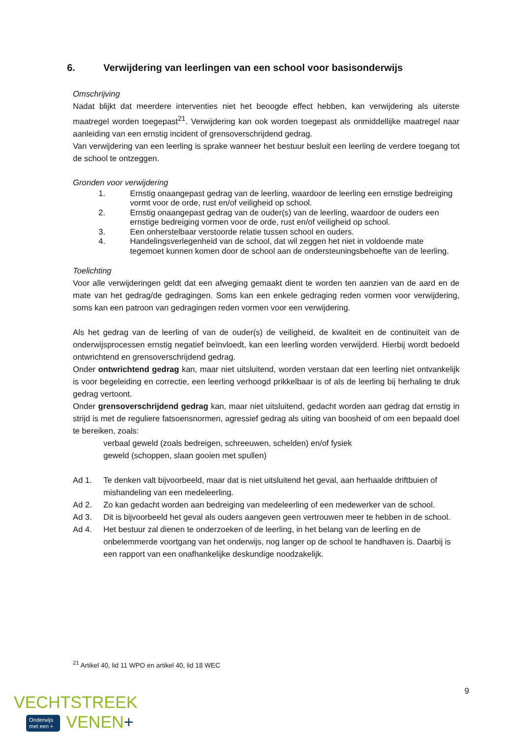6. Verwijdering van leerlingen van een school voor basisonderwijs
Omschrijving
Nadat blijkt dat meerdere interventies niet het beoogde effect hebben, kan verwijdering als uiterste maatregel worden toegepast<sup>21</sup>. Verwijdering kan ook worden toegepast als onmiddellijke maatregel naar aanleiding van een ernstig incident of grensoverschrijdend gedrag.
Van verwijdering van een leerling is sprake wanneer het bestuur besluit een leerling de verdere toegang tot de school te ontzeggen.
Gronden voor verwijdering
1. Ernstig onaangepast gedrag van de leerling, waardoor de leerling een ernstige bedreiging vormt voor de orde, rust en/of veiligheid op school.
2. Ernstig onaangepast gedrag van de ouder(s) van de leerling, waardoor de ouders een ernstige bedreiging vormen voor de orde, rust en/of veiligheid op school.
3. Een onherstelbaar verstoorde relatie tussen school en ouders.
4. Handelingsverlegenheid van de school, dat wil zeggen het niet in voldoende mate tegemoet kunnen komen door de school aan de ondersteuningsbehoefte van de leerling.
Toelichting
Voor alle verwijderingen geldt dat een afweging gemaakt dient te worden ten aanzien van de aard en de mate van het gedrag/de gedragingen. Soms kan een enkele gedraging reden vormen voor verwijdering, soms kan een patroon van gedragingen reden vormen voor een verwijdering.
Als het gedrag van de leerling of van de ouder(s) de veiligheid, de kwaliteit en de continuïteit van de onderwijsprocessen ernstig negatief beïnvloedt, kan een leerling worden verwijderd. Hierbij wordt bedoeld ontwrichtend en grensoverschrijdend gedrag.
Onder ontwrichtend gedrag kan, maar niet uitsluitend, worden verstaan dat een leerling niet ontvankelijk is voor begeleiding en correctie, een leerling verhoogd prikkelbaar is of als de leerling bij herhaling te druk gedrag vertoont.
Onder grensoverschrijdend gedrag kan, maar niet uitsluitend, gedacht worden aan gedrag dat ernstig in strijd is met de reguliere fatsoensnormen, agressief gedrag als uiting van boosheid of om een bepaald doel te bereiken, zoals:
verbaal geweld (zoals bedreigen, schreeuwen, schelden) en/of fysiek
geweld (schoppen, slaan gooien met spullen)
Ad 1. Te denken valt bijvoorbeeld, maar dat is niet uitsluitend het geval, aan herhaalde driftbuien of mishandeling van een medeleerling.
Ad 2. Zo kan gedacht worden aan bedreiging van medeleerling of een medewerker van de school.
Ad 3. Dit is bijvoorbeeld het geval als ouders aangeven geen vertrouwen meer te hebben in de school.
Ad 4. Het bestuur zal dienen te onderzoeken of de leerling, in het belang van de leerling en de onbelemmerde voortgang van het onderwijs, nog langer op de school te handhaven is. Daarbij is een rapport van een onafhankelijke deskundige noodzakelijk.
<sup>21</sup> Artikel 40, lid 11 WPO en artikel 40, lid 18 WEC
9
VECHTSTREEK
Onderwijs
met een + VENEN+